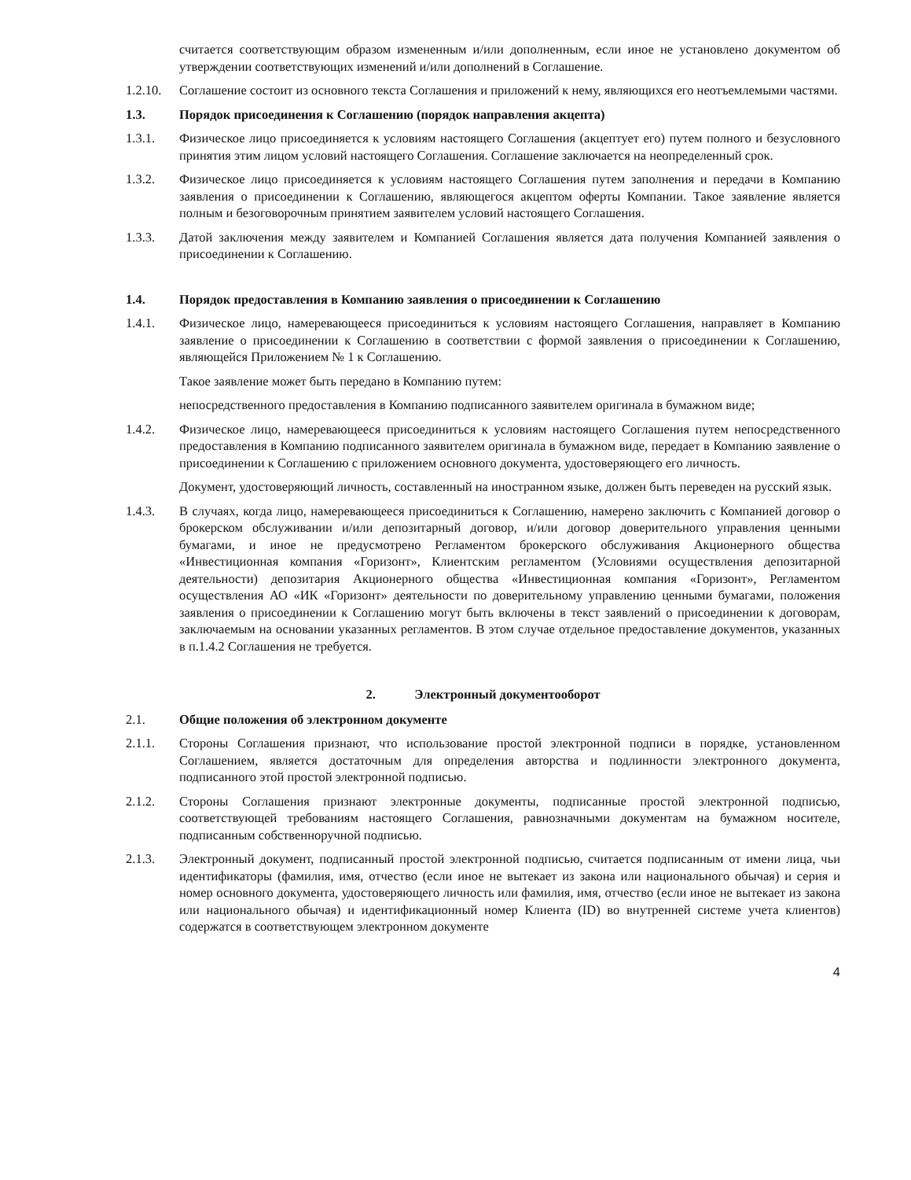считается соответствующим образом измененным и/или дополненным, если иное не установлено документом об утверждении соответствующих изменений и/или дополнений в Соглашение.
1.2.10.
Соглашение состоит из основного текста Соглашения и приложений к нему, являющихся его неотъемлемыми частями.
1.3. Порядок присоединения к Соглашению (порядок направления акцепта)
1.3.1. Физическое лицо присоединяется к условиям настоящего Соглашения (акцептует его) путем полного и безусловного принятия этим лицом условий настоящего Соглашения. Соглашение заключается на неопределенный срок.
1.3.2. Физическое лицо присоединяется к условиям настоящего Соглашения путем заполнения и передачи в Компанию заявления о присоединении к Соглашению, являющегося акцептом оферты Компании. Такое заявление является полным и безоговорочным принятием заявителем условий настоящего Соглашения.
1.3.3. Датой заключения между заявителем и Компанией Соглашения является дата получения Компанией заявления о присоединении к Соглашению.
1.4. Порядок предоставления в Компанию заявления о присоединении к Соглашению
1.4.1. Физическое лицо, намеревающееся присоединиться к условиям настоящего Соглашения, направляет в Компанию заявление о присоединении к Соглашению в соответствии с формой заявления о присоединении к Соглашению, являющейся Приложением № 1 к Соглашению.
Такое заявление может быть передано в Компанию путем:
непосредственного предоставления в Компанию подписанного заявителем оригинала в бумажном виде;
1.4.2. Физическое лицо, намеревающееся присоединиться к условиям настоящего Соглашения путем непосредственного предоставления в Компанию подписанного заявителем оригинала в бумажном виде, передает в Компанию заявление о присоединении к Соглашению с приложением основного документа, удостоверяющего его личность.
Документ, удостоверяющий личность, составленный на иностранном языке, должен быть переведен на русский язык.
1.4.3. В случаях, когда лицо, намеревающееся присоединиться к Соглашению, намерено заключить с Компанией договор о брокерском обслуживании и/или депозитарный договор, и/или договор доверительного управления ценными бумагами, и иное не предусмотрено Регламентом брокерского обслуживания Акционерного общества «Инвестиционная компания «Горизонт», Клиентским регламентом (Условиями осуществления депозитарной деятельности) депозитария Акционерного общества «Инвестиционная компания «Горизонт», Регламентом осуществления АО «ИК «Горизонт» деятельности по доверительному управлению ценными бумагами, положения заявления о присоединении к Соглашению могут быть включены в текст заявлений о присоединении к договорам, заключаемым на основании указанных регламентов. В этом случае отдельное предоставление документов, указанных в п.1.4.2 Соглашения не требуется.
2. Электронный документооборот
2.1. Общие положения об электронном документе
2.1.1. Стороны Соглашения признают, что использование простой электронной подписи в порядке, установленном Соглашением, является достаточным для определения авторства и подлинности электронного документа, подписанного этой простой электронной подписью.
2.1.2. Стороны Соглашения признают электронные документы, подписанные простой электронной подписью, соответствующей требованиям настоящего Соглашения, равнозначными документам на бумажном носителе, подписанным собственноручной подписью.
2.1.3. Электронный документ, подписанный простой электронной подписью, считается подписанным от имени лица, чьи идентификаторы (фамилия, имя, отчество (если иное не вытекает из закона или национального обычая) и серия и номер основного документа, удостоверяющего личность или фамилия, имя, отчество (если иное не вытекает из закона или национального обычая) и идентификационный номер Клиента (ID) во внутренней системе учета клиентов) содержатся в соответствующем электронном документе
4